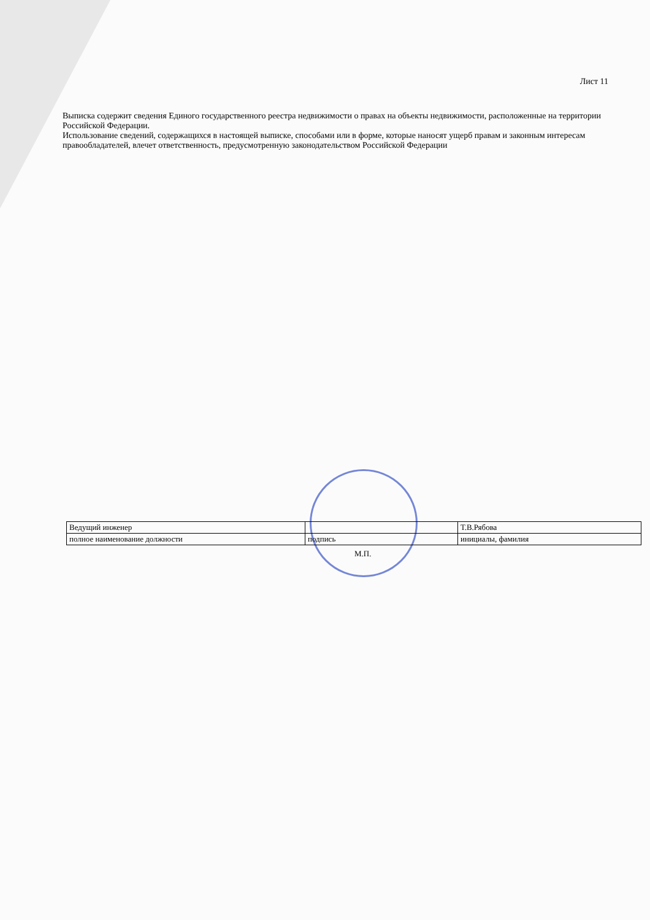Лист 11
Выписка содержит сведения Единого государственного реестра недвижимости о правах на объекты недвижимости, расположенные на территории Российской Федерации.
Использование сведений, содержащихся в настоящей выписке, способами или в форме, которые наносят ущерб правам и законным интересам правообладателей, влечет ответственность, предусмотренную законодательством Российской Федерации
| Ведущий инженер | | Т.В.Рябова |
| полное наименование должности | подпись | инициалы, фамилия |
М.П.